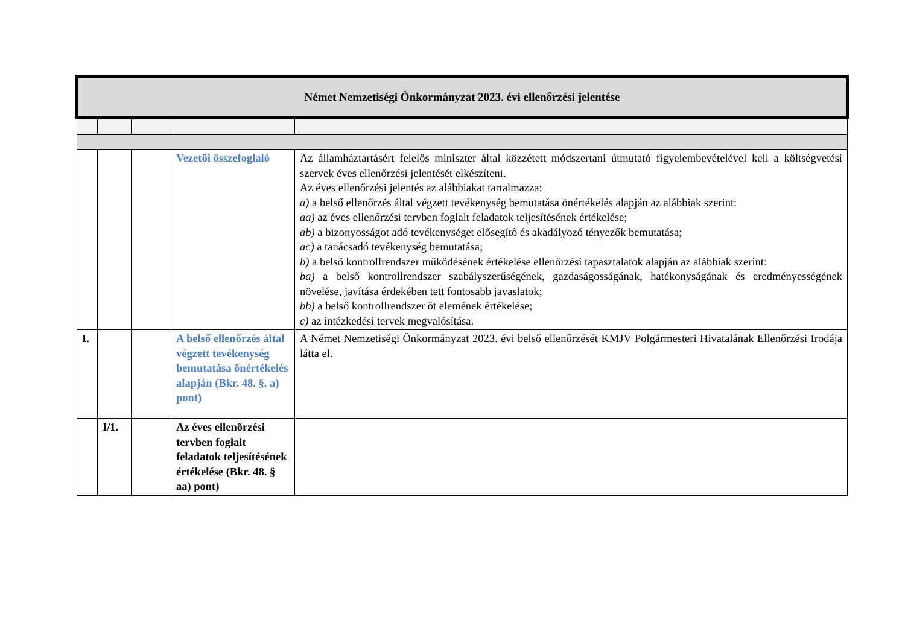Német Nemzetiségi Önkormányzat 2023. évi ellenőrzési jelentése
| | | | Vezetői összefoglaló | Az államháztartásért felelős miniszter által közzétett módszertani útmutató figyelembevételével kell a költségvetési szervek éves ellenőrzési jelentését elkészíteni. Az éves ellenőrzési jelentés az alábbiakat tartalmazza: a) a belső ellenőrzés által végzett tevékenység bemutatása önértékelés alapján az alábbiak szerint: aa) az éves ellenőrzési tervben foglalt feladatok teljesítésének értékelése; ab) a bizonyosságot adó tevékenységet elősegítő és akadályozó tényezők bemutatása; ac) a tanácsadó tevékenység bemutatása; b) a belső kontrollrendszer működésének értékelése ellenőrzési tapasztalatok alapján az alábbiak szerint: ba) a belső kontrollrendszer szabályszerűségének, gazdaságosságának, hatékonyságának és eredményességének növelése, javítása érdekében tett fontosabb javaslatok; bb) a belső kontrollrendszer öt elemének értékelése; c) az intézkedési tervek megvalósítása. |
| I. | | | A belső ellenőrzés által végzett tevékenység bemutatása önértékelés alapján (Bkr. 48. §. a) pont) | A Német Nemzetiségi Önkormányzat 2023. évi belső ellenőrzését KMJV Polgármesteri Hivatalának Ellenőrzési Irodája látta el. |
| | I/1. | | Az éves ellenőrzési tervben foglalt feladatok teljesítésének értékelése (Bkr. 48. § aa) pont) | |